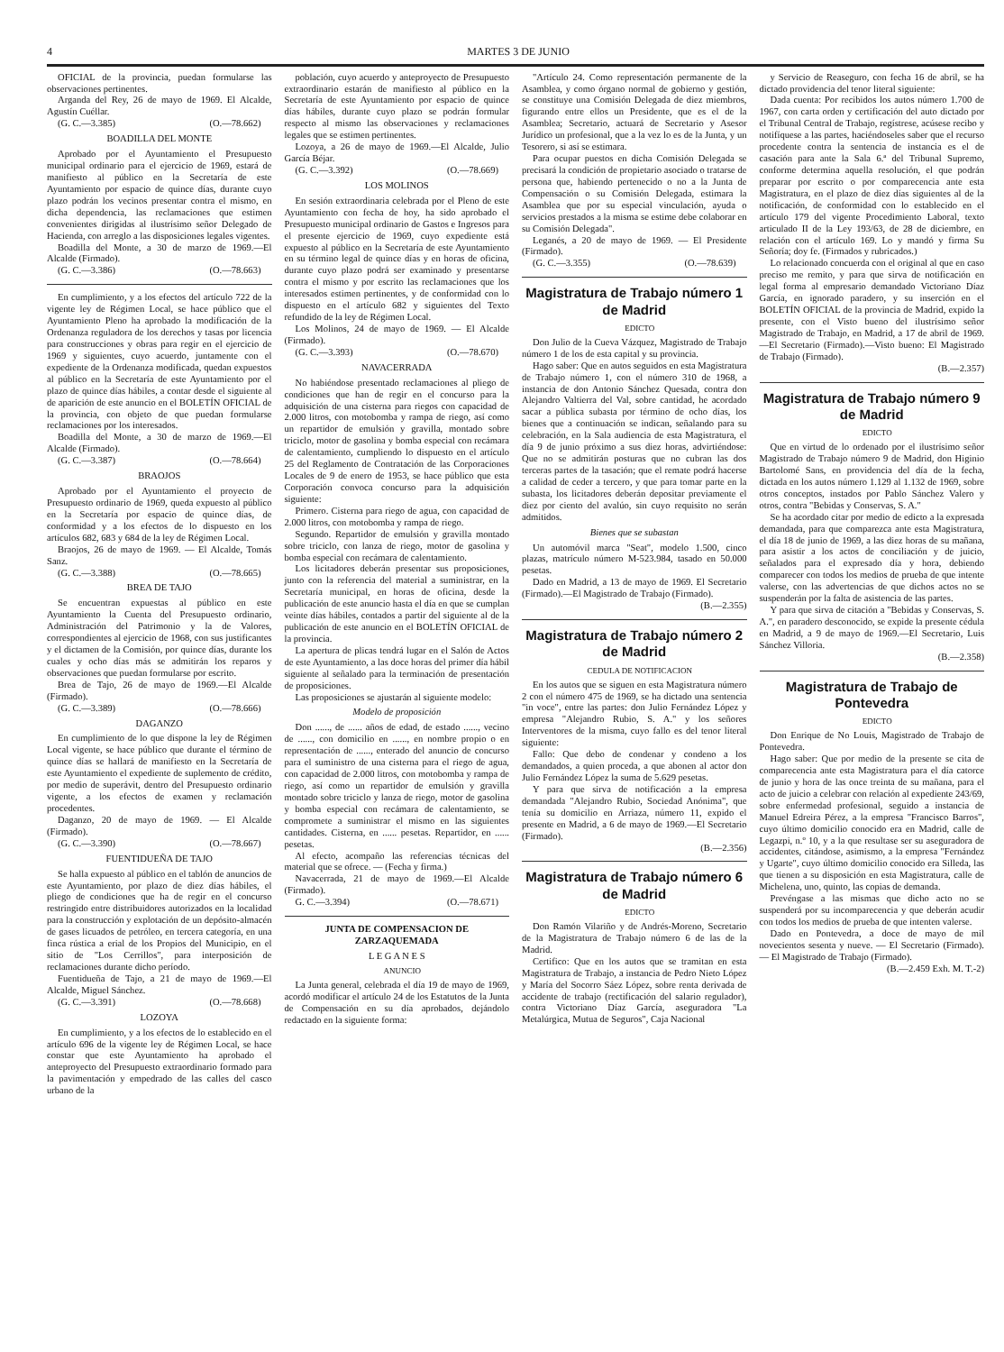4 MARTES 3 DE JUNIO
OFICIAL de la provincia, puedan formularse las observaciones pertinentes.
Arganda del Rey, 26 de mayo de 1969. El Alcalde, Agustín Cuéllar.
(G. C.—3.385) (O.—78.662)
BOADILLA DEL MONTE
Aprobado por el Ayuntamiento el Presupuesto municipal ordinario para el ejercicio de 1969, estará de manifiesto al público en la Secretaría de este Ayuntamiento por espacio de quince días, durante cuyo plazo podrán los vecinos presentar contra el mismo, en dicha dependencia, las reclamaciones que estimen convenientes dirigidas al ilustrísimo señor Delegado de Hacienda, con arreglo a las disposiciones legales vigentes.
Boadilla del Monte, a 30 de marzo de 1969.—El Alcalde (Firmado).
(G. C.—3.386) (O.—78.663)
En cumplimiento, y a los efectos del artículo 722 de la vigente ley de Régimen Local, se hace público que el Ayuntamiento Pleno ha aprobado la modificación de la Ordenanza reguladora de los derechos y tasas por licencia para construcciones y obras para regir en el ejercicio de 1969 y siguientes, cuyo acuerdo, juntamente con el expediente de la Ordenanza modificada, quedan expuestos al público en la Secretaría de este Ayuntamiento por el plazo de quince días hábiles, a contar desde el siguiente al de aparición de este anuncio en el BOLETÍN OFICIAL de la provincia, con objeto de que puedan formularse reclamaciones por los interesados.
Boadilla del Monte, a 30 de marzo de 1969.—El Alcalde (Firmado).
(G. C.—3.387) (O.—78.664)
BRAOJOS
Aprobado por el Ayuntamiento el proyecto de Presupuesto ordinario de 1969, queda expuesto al público en la Secretaría por espacio de quince días, de conformidad y a los efectos de lo dispuesto en los artículos 682, 683 y 684 de la ley de Régimen Local.
Braojos, 26 de mayo de 1969. — El Alcalde, Tomás Sanz.
(G. C.—3.388) (O.—78.665)
BREA DE TAJO
Se encuentran expuestas al público en este Ayuntamiento la Cuenta del Presupuesto ordinario, Administración del Patrimonio y la de Valores, correspondientes al ejercicio de 1968, con sus justificantes y el dictamen de la Comisión, por quince días, durante los cuales y ocho días más se admitirán los reparos y observaciones que puedan formularse por escrito.
Brea de Tajo, 26 de mayo de 1969.—El Alcalde (Firmado).
(G. C.—3.389) (O.—78.666)
DAGANZO
En cumplimiento de lo que dispone la ley de Régimen Local vigente, se hace público que durante el término de quince días se hallará de manifiesto en la Secretaría de este Ayuntamiento el expediente de suplemento de crédito, por medio de superávit, dentro del Presupuesto ordinario vigente, a los efectos de examen y reclamación procedentes.
Daganzo, 20 de mayo de 1969. — El Alcalde (Firmado).
(G. C.—3.390) (O.—78.667)
FUENTIDUEÑA DE TAJO
Se halla expuesto al público en el tablón de anuncios de este Ayuntamiento, por plazo de diez días hábiles, el pliego de condiciones que ha de regir en el concurso restringido entre distribuidores autorizados en la localidad para la construcción y explotación de un depósito-almacén de gases licuados de petróleo, en tercera categoría, en una finca rústica a erial de los Propios del Municipio, en el sitio de "Los Cerrillos", para interposición de reclamaciones durante dicho período.
Fuentidueña de Tajo, a 21 de mayo de 1969.—El Alcalde, Miguel Sánchez.
(G. C.—3.391) (O.—78.668)
LOZOYA
En cumplimiento, y a los efectos de lo establecido en el artículo 696 de la vigente ley de Régimen Local, se hace constar que este Ayuntamiento ha aprobado el anteproyecto del Presupuesto extraordinario formado para la pavimentación y empedrado de las calles del casco urbano de la
población, cuyo acuerdo y anteproyecto de Presupuesto extraordinario estarán de manifiesto al público en la Secretaría de este Ayuntamiento por espacio de quince días hábiles, durante cuyo plazo se podrán formular respecto al mismo las observaciones y reclamaciones legales que se estimen pertinentes.
Lozoya, a 26 de mayo de 1969.—El Alcalde, Julio García Béjar.
(G. C.—3.392) (O.—78.669)
LOS MOLINOS
En sesión extraordinaria celebrada por el Pleno de este Ayuntamiento con fecha de hoy, ha sido aprobado el Presupuesto municipal ordinario de Gastos e Ingresos para el presente ejercicio de 1969, cuyo expediente está expuesto al público en la Secretaría de este Ayuntamiento en su término legal de quince días y en horas de oficina, durante cuyo plazo podrá ser examinado y presentarse contra el mismo y por escrito las reclamaciones que los interesados estimen pertinentes, y de conformidad con lo dispuesto en el artículo 682 y siguientes del Texto refundido de la ley de Régimen Local.
Los Molinos, 24 de mayo de 1969. — El Alcalde (Firmado).
(G. C.—3.393) (O.—78.670)
NAVACERRADA
No habiéndose presentado reclamaciones al pliego de condiciones que han de regir en el concurso para la adquisición de una cisterna para riegos con capacidad de 2.000 litros, con motobomba y rampa de riego, así como un repartidor de emulsión y gravilla, montado sobre triciclo, motor de gasolina y bomba especial con recámara de calentamiento, cumpliendo lo dispuesto en el artículo 25 del Reglamento de Contratación de las Corporaciones Locales de 9 de enero de 1953, se hace público que esta Corporación convoca concurso para la adquisición siguiente:
Primero. Cisterna para riego de agua, con capacidad de 2.000 litros, con motobomba y rampa de riego.
Segundo. Repartidor de emulsión y gravilla montado sobre triciclo, con lanza de riego, motor de gasolina y bomba especial con recámara de calentamiento.
Los licitadores deberán presentar sus proposiciones, junto con la referencia del material a suministrar, en la Secretaría municipal, en horas de oficina, desde la publicación de este anuncio hasta el día en que se cumplan veinte días hábiles, contados a partir del siguiente al de la publicación de este anuncio en el BOLETÍN OFICIAL de la provincia.
La apertura de plicas tendrá lugar en el Salón de Actos de este Ayuntamiento, a las doce horas del primer día hábil siguiente al señalado para la terminación de presentación de proposiciones.
Las proposiciones se ajustarán al siguiente modelo:
Modelo de proposición
Don ......, de ...... años de edad, de estado ......, vecino de ......, con domicilio en ......, en nombre propio o en representación de ......, enterado del anuncio de concurso para el suministro de una cisterna para el riego de agua, con capacidad de 2.000 litros, con motobomba y rampa de riego, así como un repartidor de emulsión y gravilla montado sobre triciclo y lanza de riego, motor de gasolina y bomba especial con recámara de calentamiento, se compromete a suministrar el mismo en las siguientes cantidades. Cisterna, en ...... pesetas. Repartidor, en ...... pesetas.
Al efecto, acompaño las referencias técnicas del material que se ofrece. — (Fecha y firma.)
Navacerrada, 21 de mayo de 1969.—El Alcalde (Firmado).
G. C.—3.394) (O.—78.671)
JUNTA DE COMPENSACION DE ZARZAQUEMADA
L E G A N E S
ANUNCIO
La Junta general, celebrada el día 19 de mayo de 1969, acordó modificar el artículo 24 de los Estatutos de la Junta de Compensación en su día aprobados, dejándolo redactado en la siguiente forma:
"Artículo 24. Como representación permanente de la Asamblea, y como órgano normal de gobierno y gestión, se constituye una Comisión Delegada de diez miembros, figurando entre ellos un Presidente, que es el de la Asamblea; Secretario, actuará de Secretario y Asesor Jurídico un profesional, que a la vez lo es de la Junta, y un Tesorero, si así se estimara.
Para ocupar puestos en dicha Comisión Delegada se precisará la condición de propietario asociado o tratarse de persona que, habiendo pertenecido o no a la Junta de Compensación o su Comisión Delegada, estimara la Asamblea que por su especial vinculación, ayuda o servicios prestados a la misma se estime debe colaborar en su Comisión Delegada".
Leganés, a 20 de mayo de 1969. — El Presidente (Firmado).
(G. C.—3.355) (O.—78.639)
Magistratura de Trabajo número 1 de Madrid
EDICTO
Don Julio de la Cueva Vázquez, Magistrado de Trabajo número 1 de los de esta capital y su provincia.
Hago saber: Que en autos seguidos en esta Magistratura de Trabajo número 1, con el número 310 de 1968, a instancia de don Antonio Sánchez Quesada, contra don Alejandro Valtierra del Val, sobre cantidad, he acordado sacar a pública subasta por término de ocho días, los bienes que a continuación se indican, señalando para su celebración, en la Sala audiencia de esta Magistratura, el día 9 de junio próximo a sus diez horas, advirtiéndose: Que no se admitirán posturas que no cubran las dos terceras partes de la tasación; que el remate podrá hacerse a calidad de ceder a tercero, y que para tomar parte en la subasta, los licitadores deberán depositar previamente el diez por ciento del avalúo, sin cuyo requisito no serán admitidos.
Bienes que se subastan
Un automóvil marca "Seat", modelo 1.500, cinco plazas, matrículo número M-523.984, tasado en 50.000 pesetas.
Dado en Madrid, a 13 de mayo de 1969. El Secretario (Firmado).—El Magistrado de Trabajo (Firmado).
(B.—2.355)
Magistratura de Trabajo número 2 de Madrid
CEDULA DE NOTIFICACION
En los autos que se siguen en esta Magistratura número 2 con el número 475 de 1969, se ha dictado una sentencia "in voce", entre las partes: don Julio Fernández López y empresa "Alejandro Rubio, S. A." y los señores Interventores de la misma, cuyo fallo es del tenor literal siguiente:
Fallo: Que debo de condenar y condeno a los demandados, a quien proceda, a que abonen al actor don Julio Fernández López la suma de 5.629 pesetas.
Y para que sirva de notificación a la empresa demandada "Alejandro Rubio, Sociedad Anónima", que tenía su domicilio en Arriaza, número 11, expido el presente en Madrid, a 6 de mayo de 1969.—El Secretario (Firmado).
(B.—2.356)
Magistratura de Trabajo número 6 de Madrid
EDICTO
Don Ramón Vilariño y de Andrés-Moreno, Secretario de la Magistratura de Trabajo número 6 de las de la Madrid.
Certifico: Que en los autos que se tramitan en esta Magistratura de Trabajo, a instancia de Pedro Nieto López y María del Socorro Sáez López, sobre renta derivada de accidente de trabajo (rectificación del salario regulador), contra Victoriano Díaz García, aseguradora "La Metalúrgica, Mutua de Seguros", Caja Nacional
y Servicio de Reaseguro, con fecha 16 de abril, se ha dictado providencia del tenor literal siguiente:
Dada cuenta: Por recibidos los autos número 1.700 de 1967, con carta orden y certificación del auto dictado por el Tribunal Central de Trabajo, regístrese, acúsese recibo y notifíquese a las partes, haciéndoseles saber que el recurso procedente contra la sentencia de instancia es el de casación para ante la Sala 6.ª del Tribunal Supremo, conforme determina aquella resolución, el que podrán preparar por escrito o por comparecencia ante esta Magistratura, en el plazo de diez días siguientes al de la notificación, de conformidad con lo establecido en el artículo 179 del vigente Procedimiento Laboral, texto articulado II de la Ley 193/63, de 28 de diciembre, en relación con el artículo 169. Lo y mandó y firma Su Señoría; doy fe. (Firmados y rubricados.)
Lo relacionado concuerda con el original al que en caso preciso me remito, y para que sirva de notificación en legal forma al empresario demandado Victoriano Díaz García, en ignorado paradero, y su inserción en el BOLETÍN OFICIAL de la provincia de Madrid, expido la presente, con el Visto bueno del ilustrísimo señor Magistrado de Trabajo, en Madrid, a 17 de abril de 1969.—El Secretario (Firmado).—Visto bueno: El Magistrado de Trabajo (Firmado).
(B.—2.357)
Magistratura de Trabajo número 9 de Madrid
EDICTO
Que en virtud de lo ordenado por el ilustrísimo señor Magistrado de Trabajo número 9 de Madrid, don Higinio Bartolomé Sans, en providencia del día de la fecha, dictada en los autos número 1.129 al 1.132 de 1969, sobre otros conceptos, instados por Pablo Sánchez Valero y otros, contra "Bebidas y Conservas, S. A."
Se ha acordado citar por medio de edicto a la expresada demandada, para que comparezca ante esta Magistratura, el día 18 de junio de 1969, a las diez horas de su mañana, para asistir a los actos de conciliación y de juicio, señalados para el expresado día y hora, debiendo comparecer con todos los medios de prueba de que intente valerse, con las advertencias de que dichos actos no se suspenderán por la falta de asistencia de las partes.
Y para que sirva de citación a "Bebidas y Conservas, S. A.", en paradero desconocido, se expide la presente cédula en Madrid, a 9 de mayo de 1969.—El Secretario, Luis Sánchez Villoria.
(B.—2.358)
Magistratura de Trabajo de Pontevedra
EDICTO
Don Enrique de No Louis, Magistrado de Trabajo de Pontevedra.
Hago saber: Que por medio de la presente se cita de comparecencia ante esta Magistratura para el día catorce de junio y hora de las once treinta de su mañana, para el acto de juicio a celebrar con relación al expediente 243/69, sobre enfermedad profesional, seguido a instancia de Manuel Edreira Pérez, a la empresa "Francisco Barros", cuyo último domicilio conocido era en Madrid, calle de Legazpi, n.º 10, y a la que resultase ser su aseguradora de accidentes, citándose, asimismo, a la empresa "Fernández y Ugarte", cuyo último domicilio conocido era Silleda, las que tienen a su disposición en esta Magistratura, calle de Michelena, uno, quinto, las copias de demanda.
Prevéngase a las mismas que dicho acto no se suspenderá por su incomparecencia y que deberán acudir con todos los medios de prueba de que intenten valerse.
Dado en Pontevedra, a doce de mayo de mil novecientos sesenta y nueve. — El Secretario (Firmado). — El Magistrado de Trabajo (Firmado).
(B.—2.459 Exh. M. T.-2)